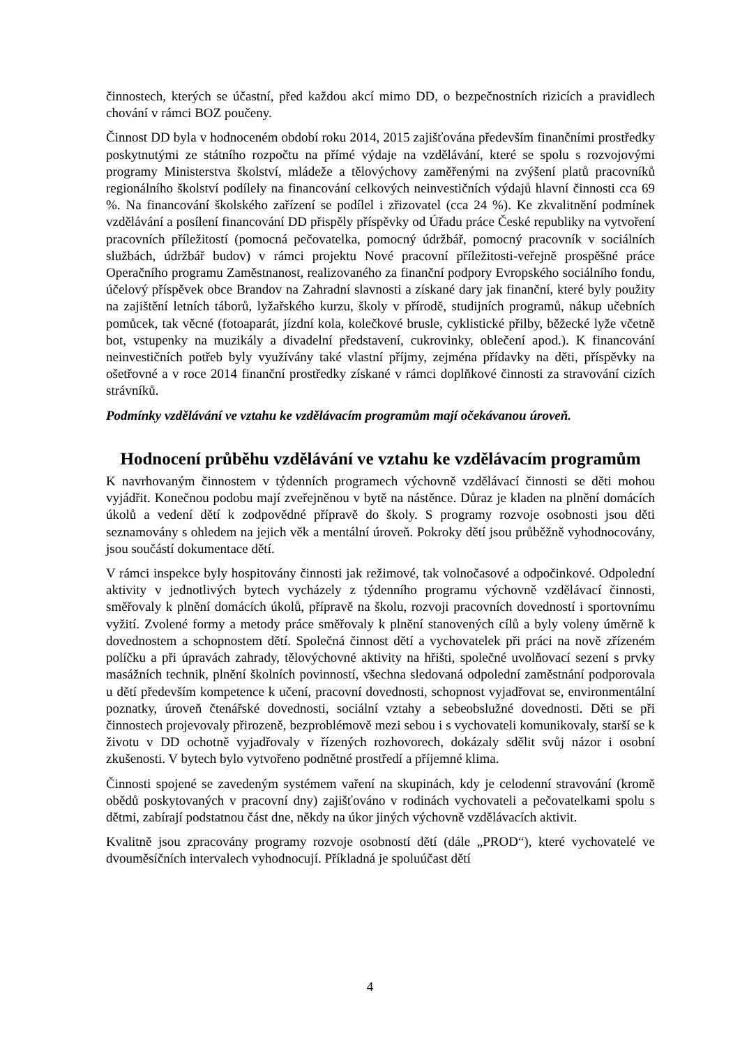činnostech, kterých se účastní, před každou akcí mimo DD, o bezpečnostních rizicích a pravidlech chování v rámci BOZ poučeny.
Činnost DD byla v hodnoceném období roku 2014, 2015 zajišťována především finančními prostředky poskytnutými ze státního rozpočtu na přímé výdaje na vzdělávání, které se spolu s rozvojovými programy Ministerstva školství, mládeže a tělovýchovy zaměřenými na zvýšení platů pracovníků regionálního školství podílely na financování celkových neinvestičních výdajů hlavní činnosti cca 69 %. Na financování školského zařízení se podílel i zřizovatel (cca 24 %). Ke zkvalitnění podmínek vzdělávání a posílení financování DD přispěly příspěvky od Úřadu práce České republiky na vytvoření pracovních příležitostí (pomocná pečovatelka, pomocný údržbář, pomocný pracovník v sociálních službách, údržbář budov) v rámci projektu Nové pracovní příležitosti-veřejně prospěšné práce Operačního programu Zaměstnanost, realizovaného za finanční podpory Evropského sociálního fondu, účelový příspěvek obce Brandov na Zahradní slavnosti a získané dary jak finanční, které byly použity na zajištění letních táborů, lyžařského kurzu, školy v přírodě, studijních programů, nákup učebních pomůcek, tak věcné (fotoaparát, jízdní kola, kolečkové brusle, cyklistické přilby, běžecké lyže včetně bot, vstupenky na muzikály a divadelní představení, cukrovinky, oblečení apod.). K financování neinvestičních potřeb byly využívány také vlastní příjmy, zejména přídavky na děti, příspěvky na ošetřovné a v roce 2014 finanční prostředky získané v rámci doplňkové činnosti za stravování cizích strávníků.
Podmínky vzdělávání ve vztahu ke vzdělávacím programům mají očekávanou úroveň.
Hodnocení průběhu vzdělávání ve vztahu ke vzdělávacím programům
K navrhovaným činnostem v týdenních programech výchovně vzdělávací činnosti se děti mohou vyjádřit. Konečnou podobu mají zveřejněnou v bytě na nástěnce. Důraz je kladen na plnění domácích úkolů a vedení dětí k zodpovědné přípravě do školy. S programy rozvoje osobnosti jsou děti seznamovány s ohledem na jejich věk a mentální úroveň. Pokroky dětí jsou průběžně vyhodnocovány, jsou součástí dokumentace dětí.
V rámci inspekce byly hospitovány činnosti jak režimové, tak volnočasové a odpočinkové. Odpolední aktivity v jednotlivých bytech vycházely z týdenního programu výchovně vzdělávací činnosti, směřovaly k plnění domácích úkolů, přípravě na školu, rozvoji pracovních dovedností i sportovnímu vyžití. Zvolené formy a metody práce směřovaly k plnění stanovených cílů a byly voleny úměrně k dovednostem a schopnostem dětí. Společná činnost dětí a vychovatelek při práci na nově zřízeném políčku a při úpravách zahrady, tělovýchovné aktivity na hřišti, společné uvolňovací sezení s prvky masážních technik, plnění školních povinností, všechna sledovaná odpolední zaměstnání podporovala u dětí především kompetence k učení, pracovní dovednosti, schopnost vyjadřovat se, environmentální poznatky, úroveň čtenářské dovednosti, sociální vztahy a sebeobslužné dovednosti. Děti se při činnostech projevovaly přirozeně, bezproblémově mezi sebou i s vychovateli komunikovaly, starší se k životu v DD ochotně vyjadřovaly v řízených rozhovorech, dokázaly sdělit svůj názor i osobní zkušenosti. V bytech bylo vytvořeno podnětné prostředí a příjemné klima.
Činnosti spojené se zavedeným systémem vaření na skupinách, kdy je celodenní stravování (kromě obědů poskytovaných v pracovní dny) zajišťováno v rodinách vychovateli a pečovatelkami spolu s dětmi, zabírají podstatnou část dne, někdy na úkor jiných výchovně vzdělávacích aktivit.
Kvalitně jsou zpracovány programy rozvoje osobností dětí (dále „PROD“), které vychovatelé ve dvouměsíčních intervalech vyhodnocují. Příkladná je spoluúčast dětí
4